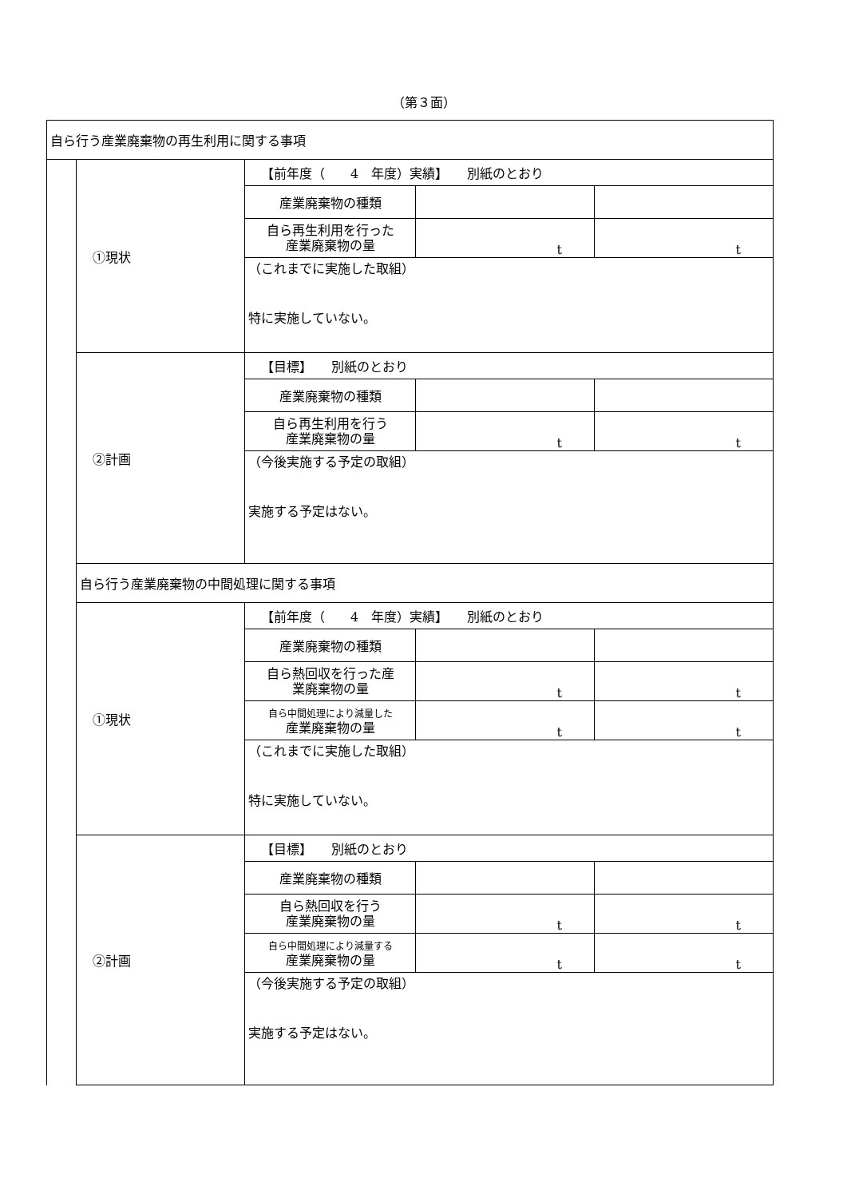（第３面）
| 自ら行う産業廃棄物の再生利用に関する事項 | | | | |
| | ①現状 | 【前年度（ 4 年度）実績】 別紙のとおり | | |
| | | 産業廃棄物の種類 | | |
| | | 自ら再生利用を行った 産業廃棄物の量 | t | t |
| | | （これまでに実施した取組） 特に実施していない。 | | |
| | ②計画 | 【目標】 別紙のとおり | | |
| | | 産業廃棄物の種類 | | |
| | | 自ら再生利用を行う 産業廃棄物の量 | t | t |
| | | （今後実施する予定の取組） 実施する予定はない。 | | |
| | 自ら行う産業廃棄物の中間処理に関する事項 | | | |
| | ①現状 | 【前年度（ 4 年度）実績】 別紙のとおり | | |
| | | 産業廃棄物の種類 | | |
| | | 自ら熱回収を行った産 業廃棄物の量 | t | t |
| | | 自ら中間処理により減量した 産業廃棄物の量 | t | t |
| | | （これまでに実施した取組） 特に実施していない。 | | |
| | ②計画 | 【目標】 別紙のとおり | | |
| | | 産業廃棄物の種類 | | |
| | | 自ら熱回収を行う 産業廃棄物の量 | t | t |
| | | 自ら中間処理により減量する 産業廃棄物の量 | t | t |
| | | （今後実施する予定の取組） 実施する予定はない。 | | |